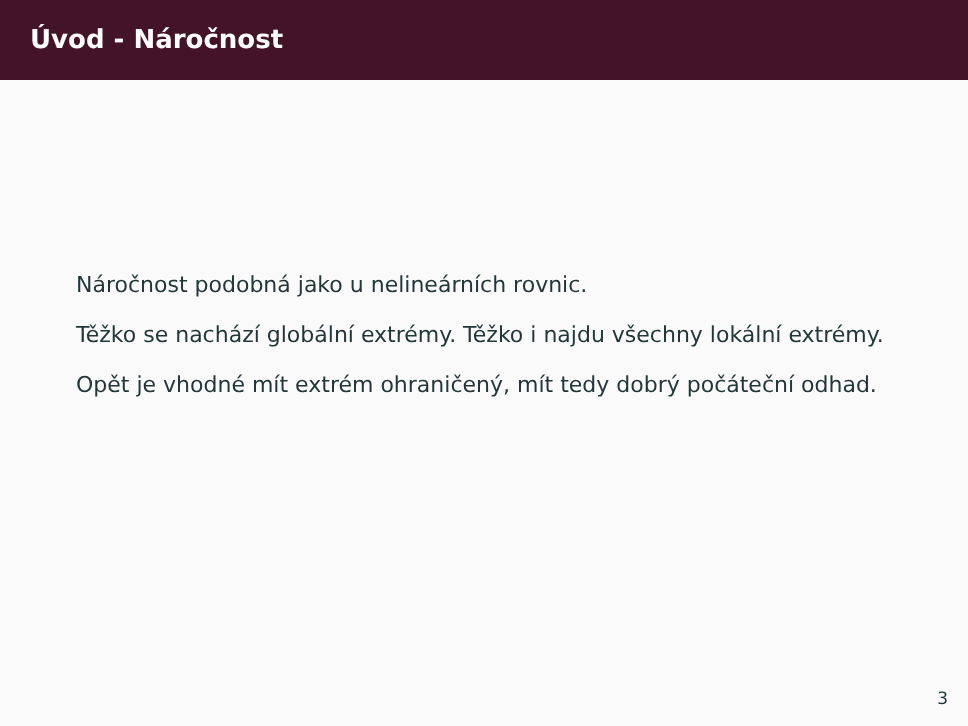Úvod - Náročnost
Náročnost podobná jako u nelineárních rovnic.
Těžko se nachází globální extrémy. Těžko i najdu všechny lokální extrémy.
Opět je vhodné mít extrém ohraničený, mít tedy dobrý počáteční odhad.
3